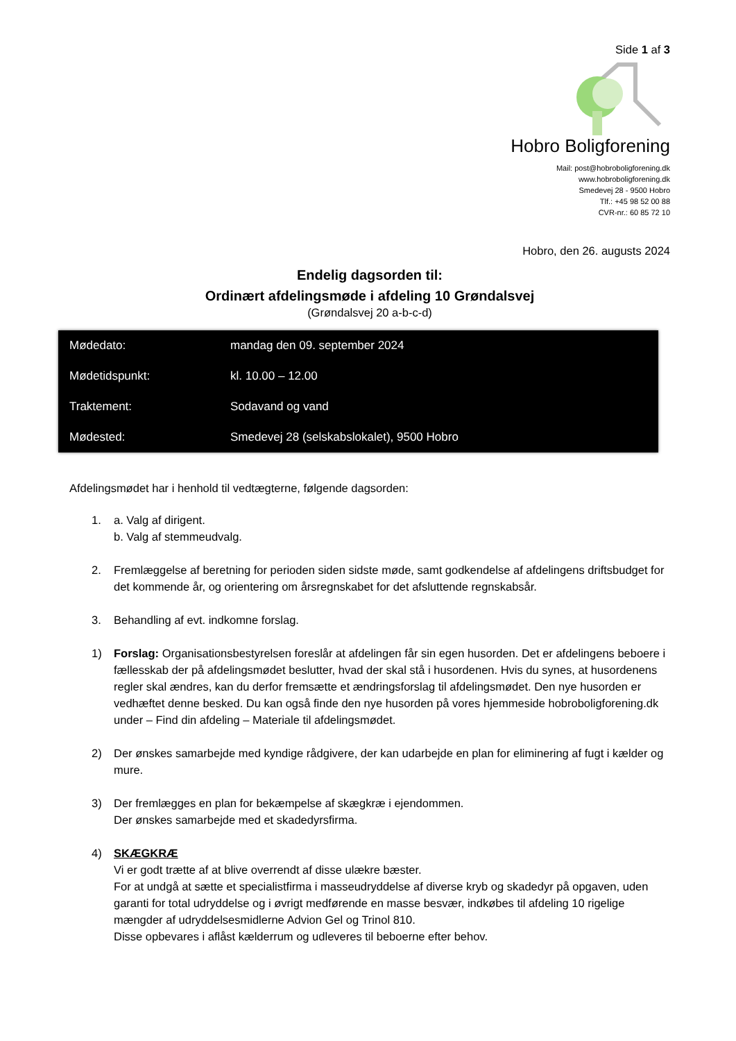Side 1 af 3
Hobro Boligforening
Mail: post@hobroboligforening.dk
www.hobroboligforening.dk
Smedevej 28 - 9500 Hobro
Tlf.: +45 98 52 00 88
CVR-nr.: 60 85 72 10
Hobro, den 26. augusts 2024
Endelig dagsorden til:
Ordinært afdelingsmøde i afdeling 10 Grøndalsvej
(Grøndalsvej 20 a-b-c-d)
| Mødedato: | mandag den 09. september 2024 |
| Mødetidspunkt: | kl. 10.00 – 12.00 |
| Traktement: | Sodavand og vand |
| Mødested: | Smedevej 28 (selskabslokalet), 9500 Hobro |
Afdelingsmødet har i henhold til vedtægterne, følgende dagsorden:
1. a. Valg af dirigent.
b. Valg af stemmeudvalg.
2. Fremlæggelse af beretning for perioden siden sidste møde, samt godkendelse af afdelingens driftsbudget for det kommende år, og orientering om årsregnskabet for det afsluttende regnskabsår.
3. Behandling af evt. indkomne forslag.
1) Forslag: Organisationsbestyrelsen foreslår at afdelingen får sin egen husorden. Det er afdelingens beboere i fællesskab der på afdelingsmødet beslutter, hvad der skal stå i husordenen. Hvis du synes, at husordenens regler skal ændres, kan du derfor fremsætte et ændringsforslag til afdelingsmødet. Den nye husorden er vedhæftet denne besked. Du kan også finde den nye husorden på vores hjemmeside hobroboligforening.dk under – Find din afdeling – Materiale til afdelingsmødet.
2) Der ønskes samarbejde med kyndige rådgivere, der kan udarbejde en plan for eliminering af fugt i kælder og mure.
3) Der fremlægges en plan for bekæmpelse af skægkræ i ejendommen.
Der ønskes samarbejde med et skadedyrsfirma.
4) SKÆGKRÆ
Vi er godt trætte af at blive overrendt af disse ulækre bæster.
For at undgå at sætte et specialistfirma i masseudryddelse af diverse kryb og skadedyr på opgaven, uden garanti for total udryddelse og i øvrigt medførende en masse besvær, indkøbes til afdeling 10 rigelige mængder af udryddelsesmidlerne Advion Gel og Trinol 810.
Disse opbevares i aflåst kælderrum og udleveres til beboerne efter behov.